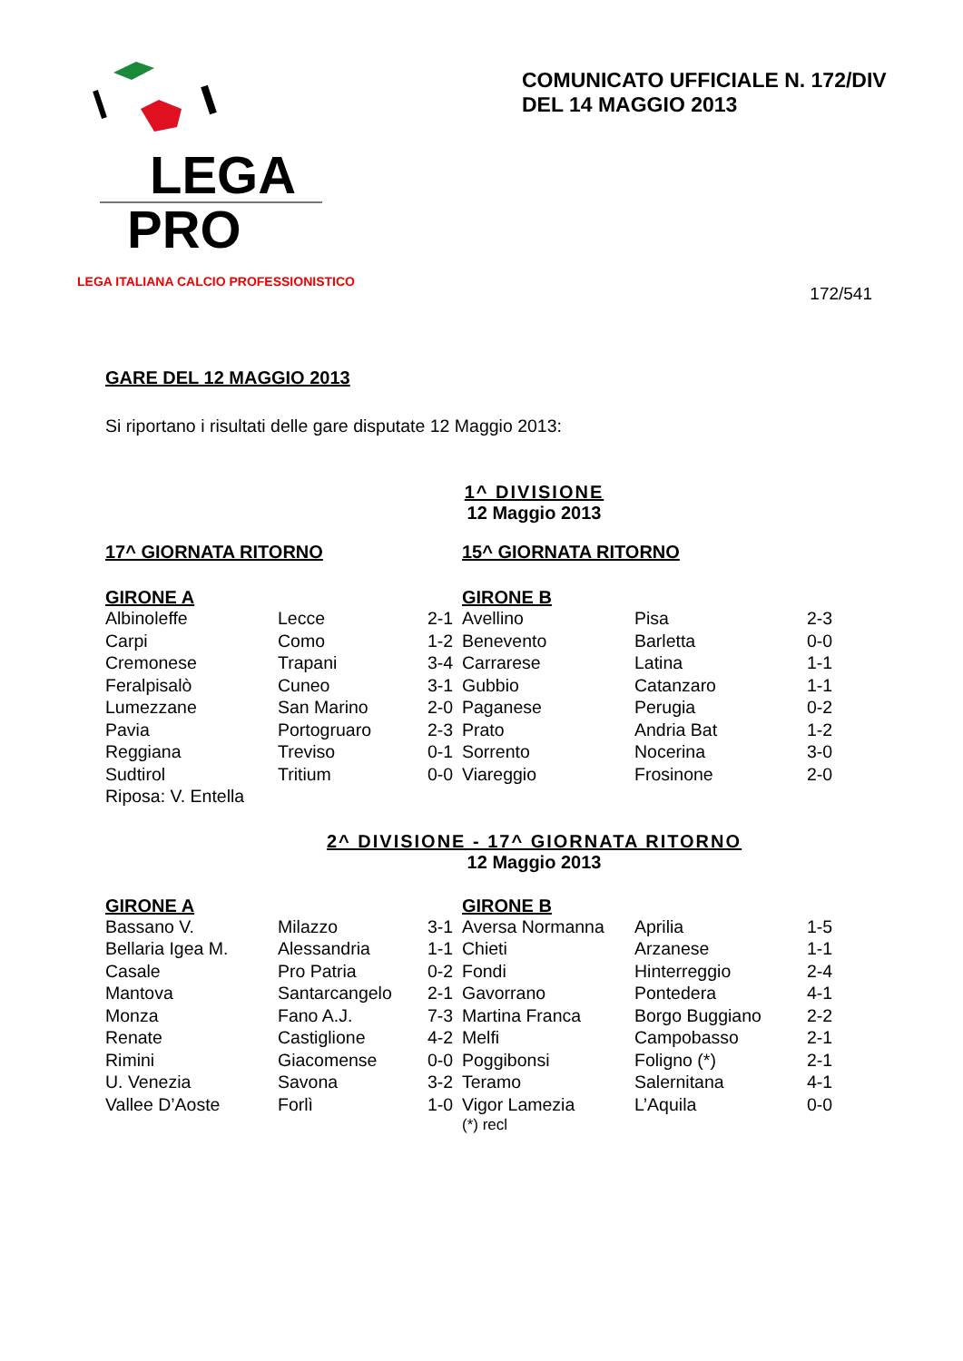LEGA
PRO
LEGA ITALIANA CALCIO PROFESSIONISTICO
COMUNICATO UFFICIALE N. 172/DIV
DEL 14 MAGGIO 2013
172/541
GARE DEL 12 MAGGIO 2013
Si riportano i risultati delle gare disputate 12 Maggio 2013:
1^ DIVISIONE
12 Maggio 2013
| 17^ GIORNATA RITORNO | | | 15^ GIORNATA RITORNO | | |
| --- | --- | --- | --- | --- | --- |
| GIRONE A | | | GIRONE B | | |
| Albinoleffe | Lecce | 2-1 | Avellino | Pisa | 2-3 |
| Carpi | Como | 1-2 | Benevento | Barletta | 0-0 |
| Cremonese | Trapani | 3-4 | Carrarese | Latina | 1-1 |
| Feralpisalò | Cuneo | 3-1 | Gubbio | Catanzaro | 1-1 |
| Lumezzane | San Marino | 2-0 | Paganese | Perugia | 0-2 |
| Pavia | Portogruaro | 2-3 | Prato | Andria Bat | 1-2 |
| Reggiana | Treviso | 0-1 | Sorrento | Nocerina | 3-0 |
| Sudtirol | Tritium | 0-0 | Viareggio | Frosinone | 2-0 |
| Riposa: V. Entella | | | | | |
2^ DIVISIONE - 17^ GIORNATA RITORNO
12 Maggio 2013
| GIRONE A | | | GIRONE B | | |
| --- | --- | --- | --- | --- | --- |
| Bassano V. | Milazzo | 3-1 | Aversa Normanna | Aprilia | 1-5 |
| Bellaria Igea M. | Alessandria | 1-1 | Chieti | Arzanese | 1-1 |
| Casale | Pro Patria | 0-2 | Fondi | Hinterreggio | 2-4 |
| Mantova | Santarcangelo | 2-1 | Gavorrano | Pontedera | 4-1 |
| Monza | Fano A.J. | 7-3 | Martina Franca | Borgo Buggiano | 2-2 |
| Renate | Castiglione | 4-2 | Melfi | Campobasso | 2-1 |
| Rimini | Giacomense | 0-0 | Poggibonsi | Foligno (*) | 2-1 |
| U. Venezia | Savona | 3-2 | Teramo | Salernitana | 4-1 |
| Vallee D’Aoste | Forlì | 1-0 | Vigor Lamezia | L’Aquila | 0-0 |
| | | | (*) recl | | |